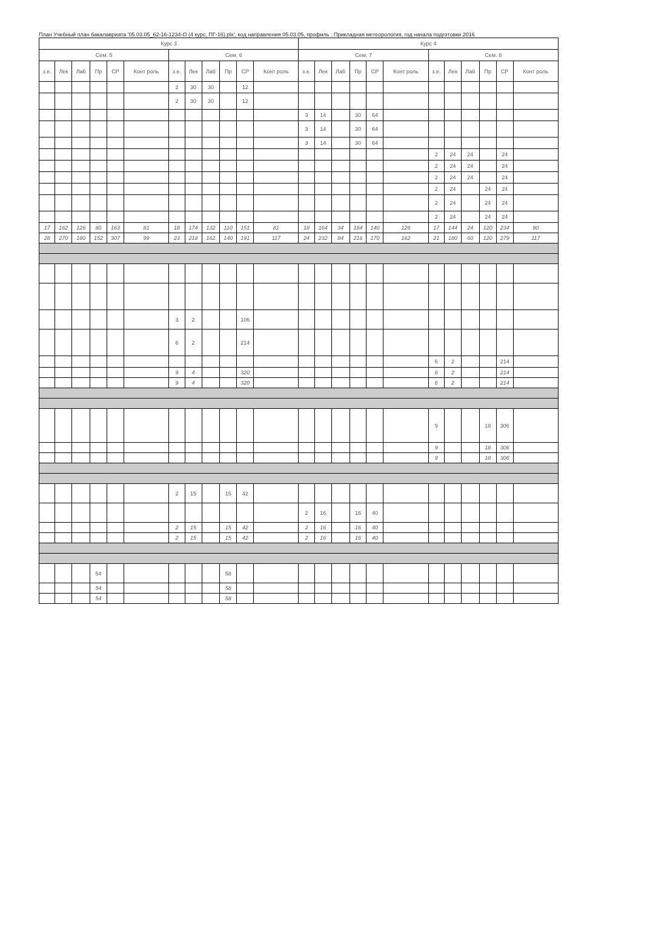План Учебный план бакалавриата '05.03.05_62-16-1234-О (4 курс, ПГ-16).plx', код направления 05.03.05, профиль : Прикладная метеорология, год начала подготовки 2016
| Курс 3 | | | | | | | | | | | | Курс 4 | | | | | | | | | | | |
| --- | --- | --- | --- | --- | --- | --- | --- | --- | --- | --- | --- | --- | --- | --- | --- | --- | --- | --- | --- | --- | --- | --- | --- |
| Сем. 5 | | | | | | Сем. 6 | | | | | | Сем. 7 | | | | | | Сем. 8 | | | | | |
| з.е. | Лек | Лаб | Пр | СР | Конт роль | з.е. | Лек | Лаб | Пр | СР | Конт роль | з.е. | Лек | Лаб | Пр | СР | Конт роль | з.е. | Лек | Лаб | Пр | СР | Конт роль |
| | | | | | | 2 | 30 | 30 | | 12 | | | | | | | | | | | | | |
| | | | | | | 2 | 30 | 30 | | 12 | | | | | | | | | | | | | |
| | | | | | | | | | | | | 3 | 14 | | 30 | 64 | | | | | | | |
| | | | | | | | | | | | | 3 | 14 | | 30 | 64 | | | | | | | |
| | | | | | | | | | | | | 3 | 14 | | 30 | 64 | | | | | | | |
| | | | | | | | | | | | | | | | | | | 2 | 24 | 24 | | 24 | |
| | | | | | | | | | | | | | | | | | | 2 | 24 | 24 | | 24 | |
| | | | | | | | | | | | | | | | | | | 2 | 24 | 24 | | 24 | |
| | | | | | | | | | | | | | | | | | | 2 | 24 | | 24 | 24 | |
| | | | | | | | | | | | | | | | | | | 2 | 24 | | 24 | 24 | |
| | | | | | | | | | | | | | | | | | | 2 | 24 | | 24 | 24 | |
| 17 | 162 | 126 | 80 | 163 | 81 | 18 | 174 | 132 | 110 | 151 | 81 | 18 | 164 | 34 | 184 | 140 | 126 | 17 | 144 | 24 | 120 | 234 | 90 |
| 28 | 270 | 180 | 152 | 307 | 99 | 23 | 218 | 162 | 140 | 191 | 117 | 24 | 232 | 84 | 216 | 170 | 162 | 21 | 180 | 60 | 120 | 279 | 117 |
| | | | | | | 3 | 2 | | | 106 | | | | | | | | | | | | | |
| | | | | | | 6 | 2 | | | 214 | | | | | | | | | | | | | |
| | | | | | | | | | | | | | | | | | | 6 | 2 | | | 214 | |
| | | | | | | 9 | 4 | | | 320 | | | | | | | | 6 | 2 | | | 214 | |
| | | | | | | 9 | 4 | | | 320 | | | | | | | | 6 | 2 | | | 214 | |
| | | | | | | | | | | | | | | | | | | 9 | | | 18 | 306 | |
| | | | | | | | | | | | | | | | | | | 9 | | | 18 | 306 | |
| | | | | | | | | | | | | | | | | | | 9 | | | 18 | 306 | |
| | | | | | | 2 | 15 | | 15 | 42 | | | | | | | | | | | | | |
| | | | | | | | | | | | | 2 | 16 | | 16 | 40 | | | | | | | |
| | | | | | | 2 | 15 | | 15 | 42 | | 2 | 16 | | 16 | 40 | | | | | | | |
| | | | | | | 2 | 15 | | 15 | 42 | | 2 | 16 | | 16 | 40 | | | | | | | |
| | | | 54 | | | | | | 58 | | | | | | | | | | | | | | |
| | | | 54 | | | | | | 58 | | | | | | | | | | | | | | |
| | | | 54 | | | | | | 58 | | | | | | | | | | | | | | |